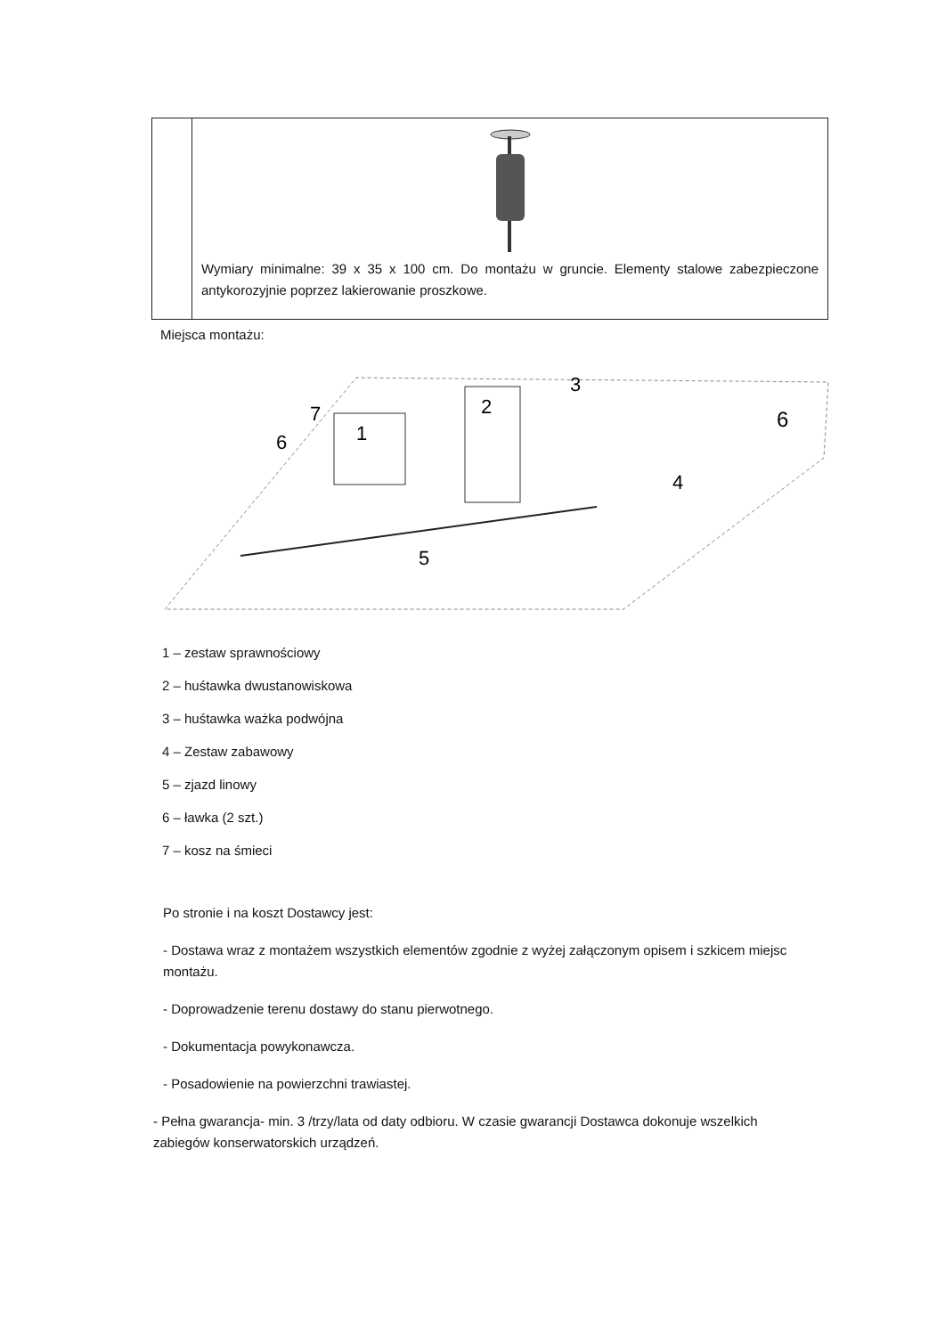| | Wymiary minimalne: 39 x 35 x 100 cm. Do montażu w gruncie. Elementy stalowe zabezpieczone antykorozyjnie poprzez lakierowanie proszkowe. |
Miejsca montażu:
1
2
3
4
5
6
7
6
1 – zestaw sprawnościowy
2 – huśtawka dwustanowiskowa
3 – huśtawka ważka podwójna
4 – Zestaw zabawowy
5 – zjazd linowy
6 – ławka (2 szt.)
7 – kosz na śmieci
Po stronie i na koszt Dostawcy jest:
- Dostawa wraz z montażem wszystkich elementów zgodnie z wyżej załączonym opisem i szkicem miejsc montażu.
- Doprowadzenie terenu dostawy do stanu pierwotnego.
- Dokumentacja powykonawcza.
- Posadowienie na powierzchni trawiastej.
- Pełna gwarancja- min. 3 /trzy/lata od daty odbioru. W czasie gwarancji Dostawca dokonuje wszelkich zabiegów konserwatorskich urządzeń.